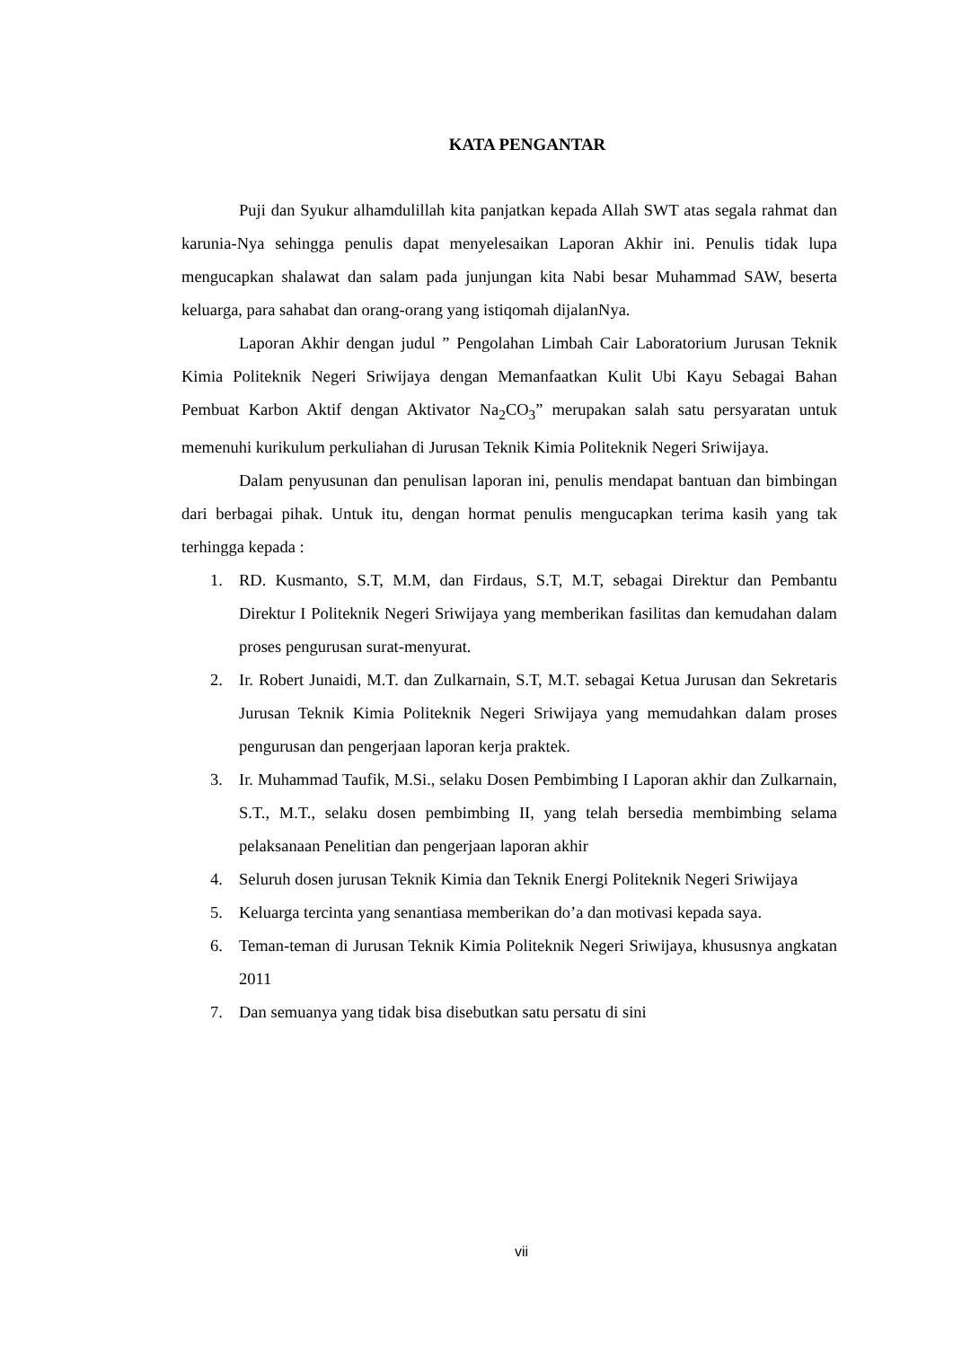KATA PENGANTAR
Puji dan Syukur alhamdulillah kita panjatkan kepada Allah SWT atas segala rahmat dan karunia-Nya sehingga penulis dapat menyelesaikan Laporan Akhir ini. Penulis tidak lupa mengucapkan shalawat dan salam pada junjungan kita Nabi besar Muhammad SAW, beserta keluarga, para sahabat dan orang-orang yang istiqomah dijalanNya.
Laporan Akhir dengan judul ” Pengolahan Limbah Cair Laboratorium Jurusan Teknik Kimia Politeknik Negeri Sriwijaya dengan Memanfaatkan Kulit Ubi Kayu Sebagai Bahan Pembuat Karbon Aktif dengan Aktivator Na<sub>2</sub>CO<sub>3</sub>” merupakan salah satu persyaratan untuk memenuhi kurikulum perkuliahan di Jurusan Teknik Kimia Politeknik Negeri Sriwijaya.
Dalam penyusunan dan penulisan laporan ini, penulis mendapat bantuan dan bimbingan dari berbagai pihak. Untuk itu, dengan hormat penulis mengucapkan terima kasih yang tak terhingga kepada :
1. RD. Kusmanto, S.T, M.M, dan Firdaus, S.T, M.T, sebagai Direktur dan Pembantu Direktur I Politeknik Negeri Sriwijaya yang memberikan fasilitas dan kemudahan dalam proses pengurusan surat-menyurat.
2. Ir. Robert Junaidi, M.T. dan Zulkarnain, S.T, M.T. sebagai Ketua Jurusan dan Sekretaris Jurusan Teknik Kimia Politeknik Negeri Sriwijaya yang memudahkan dalam proses pengurusan dan pengerjaan laporan kerja praktek.
3. Ir. Muhammad Taufik, M.Si., selaku Dosen Pembimbing I Laporan akhir dan Zulkarnain, S.T., M.T., selaku dosen pembimbing II, yang telah bersedia membimbing selama pelaksanaan Penelitian dan pengerjaan laporan akhir
4. Seluruh dosen jurusan Teknik Kimia dan Teknik Energi Politeknik Negeri Sriwijaya
5. Keluarga tercinta yang senantiasa memberikan do’a dan motivasi kepada saya.
6. Teman-teman di Jurusan Teknik Kimia Politeknik Negeri Sriwijaya, khususnya angkatan 2011
7. Dan semuanya yang tidak bisa disebutkan satu persatu di sini
vii